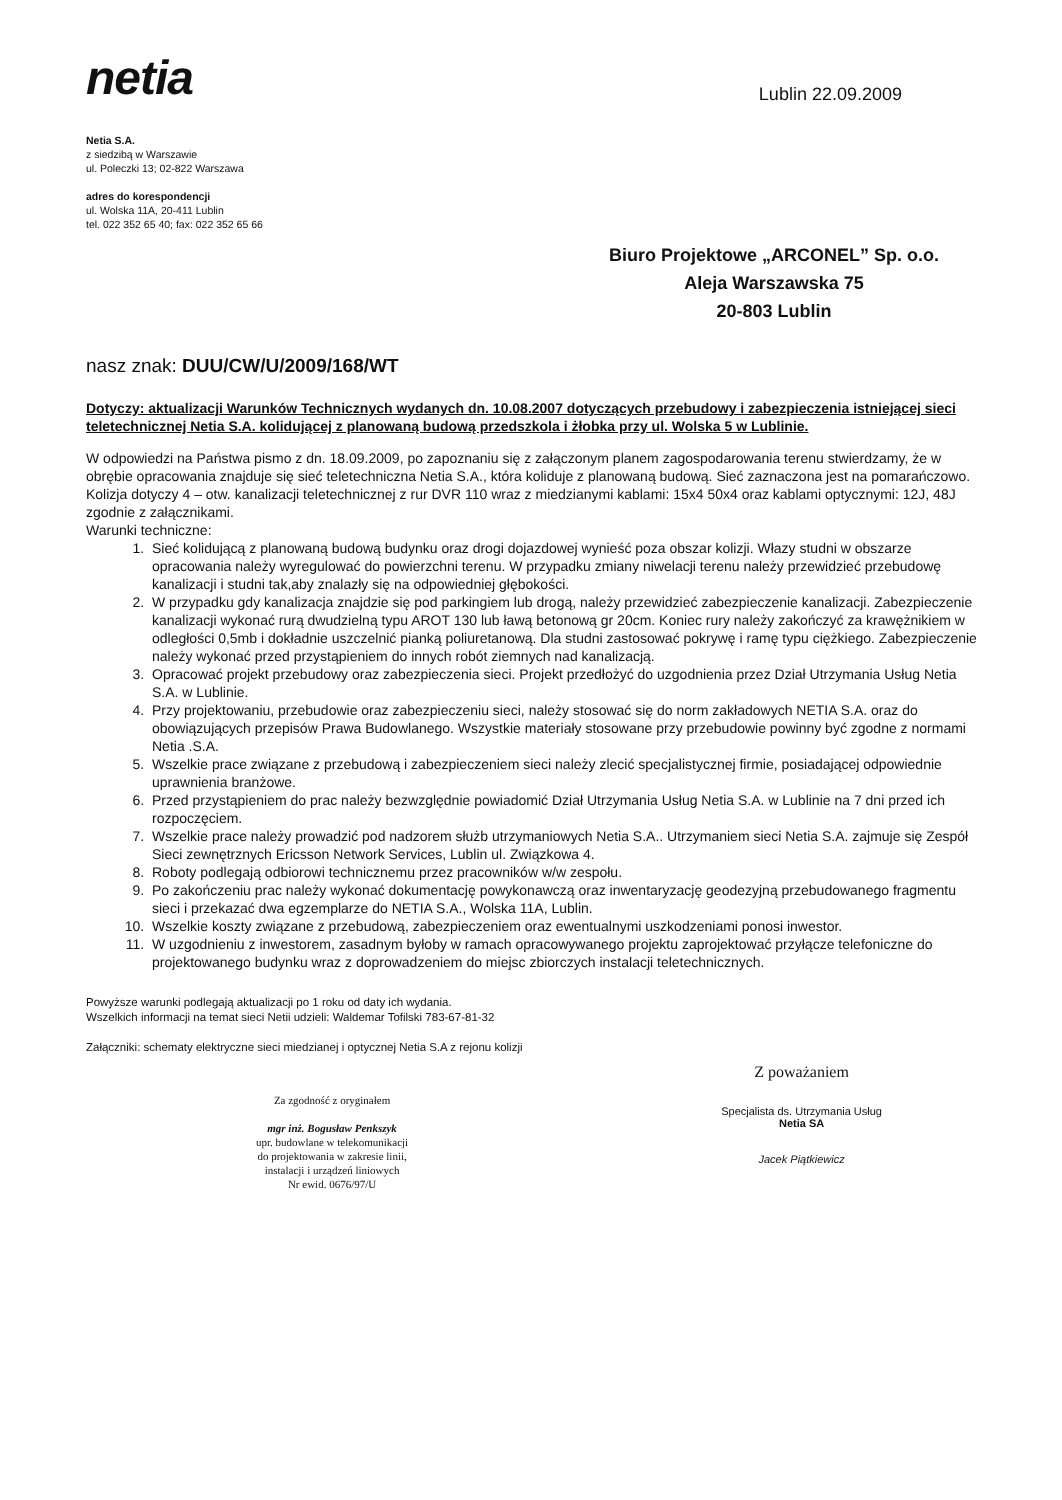netia
Lublin 22.09.2009
Netia S.A.
z siedzibą w Warszawie
ul. Poleczki 13; 02-822 Warszawa
adres do korespondencji
ul. Wolska 11A, 20-411 Lublin
tel. 022 352 65 40; fax: 022 352 65 66
Biuro Projektowe „ARCONEL” Sp. o.o.
Aleja Warszawska 75
20-803 Lublin
nasz znak: DUU/CW/U/2009/168/WT
Dotyczy: aktualizacji Warunków Technicznych wydanych dn. 10.08.2007 dotyczących przebudowy i zabezpieczenia istniejącej sieci teletechnicznej Netia S.A. kolidującej z planowaną budową przedszkola i żłobka przy ul. Wolska 5 w Lublinie.
W odpowiedzi na Państwa pismo z dn. 18.09.2009, po zapoznaniu się z załączonym planem zagospodarowania terenu stwierdzamy, że w obrębie opracowania znajduje się sieć teletechniczna Netia S.A., która koliduje z planowaną budową. Sieć zaznaczona jest na pomarańczowo. Kolizja dotyczy 4 – otw. kanalizacji teletechnicznej z rur DVR 110 wraz z miedzianymi kablami: 15x4 50x4 oraz kablami optycznymi: 12J, 48J zgodnie z załącznikami.
Warunki techniczne:
1. Sieć kolidującą z planowaną budową budynku oraz drogi dojazdowej wynieść poza obszar kolizji. Włazy studni w obszarze opracowania należy wyregulować do powierzchni terenu. W przypadku zmiany niwelacji terenu należy przewidzieć przebudowę kanalizacji i studni tak,aby znalazły się na odpowiedniej głębokości.
2. W przypadku gdy kanalizacja znajdzie się pod parkingiem lub drogą, należy przewidzieć zabezpieczenie kanalizacji. Zabezpieczenie kanalizacji wykonać rurą dwudzielną typu AROT 130 lub ławą betonową gr 20cm. Koniec rury należy zakończyć za krawężnikiem w odległości 0,5mb i dokładnie uszczelnić pianką poliuretanową. Dla studni zastosować pokrywę i ramę typu ciężkiego. Zabezpieczenie należy wykonać przed przystąpieniem do innych robót ziemnych nad kanalizacją.
3. Opracować projekt przebudowy oraz zabezpieczenia sieci. Projekt przedłożyć do uzgodnienia przez Dział Utrzymania Usług Netia S.A. w Lublinie.
4. Przy projektowaniu, przebudowie oraz zabezpieczeniu sieci, należy stosować się do norm zakładowych NETIA S.A. oraz do obowiązujących przepisów Prawa Budowlanego. Wszystkie materiały stosowane przy przebudowie powinny być zgodne z normami Netia .S.A.
5. Wszelkie prace związane z przebudową i zabezpieczeniem sieci należy zlecić specjalistycznej firmie, posiadającej odpowiednie uprawnienia branżowe.
6. Przed przystąpieniem do prac należy bezwzględnie powiadomić Dział Utrzymania Usług Netia S.A. w Lublinie na 7 dni przed ich rozpoczęciem.
7. Wszelkie prace należy prowadzić pod nadzorem służb utrzymaniowych Netia S.A.. Utrzymaniem sieci Netia S.A. zajmuje się Zespół Sieci zewnętrznych Ericsson Network Services, Lublin ul. Związkowa 4.
8. Roboty podlegają odbiorowi technicznemu przez pracowników w/w zespołu.
9. Po zakończeniu prac należy wykonać dokumentację powykonawczą oraz inwentaryzację geodezyjną przebudowanego fragmentu sieci i przekazać dwa egzemplarze do NETIA S.A., Wolska 11A, Lublin.
10. Wszelkie koszty związane z przebudową, zabezpieczeniem oraz ewentualnymi uszkodzeniami ponosi inwestor.
11. W uzgodnieniu z inwestorem, zasadnym byłoby w ramach opracowywanego projektu zaprojektować przyłącze telefoniczne do projektowanego budynku wraz z doprowadzeniem do miejsc zbiorczych instalacji teletechnicznych.
Powyższe warunki podlegają aktualizacji po 1 roku od daty ich wydania.
Wszelkich informacji na temat sieci Netii udzieli: Waldemar Tofilski 783-67-81-32
Załączniki: schematy elektryczne sieci miedzianej i optycznej Netia S.A z rejonu kolizji
Za zgodność z oryginałem
mgr inż. Bogusław Penkszyk
upr. budowlane w telekomunikacji
do projektowania w zakresie linii,
instalacji i urządzeń liniowych
Nr ewid. 0676/97/U
Z poważaniem
Specjalista ds. Utrzymania Usług
Netia SA
Jacek Piątkiewicz